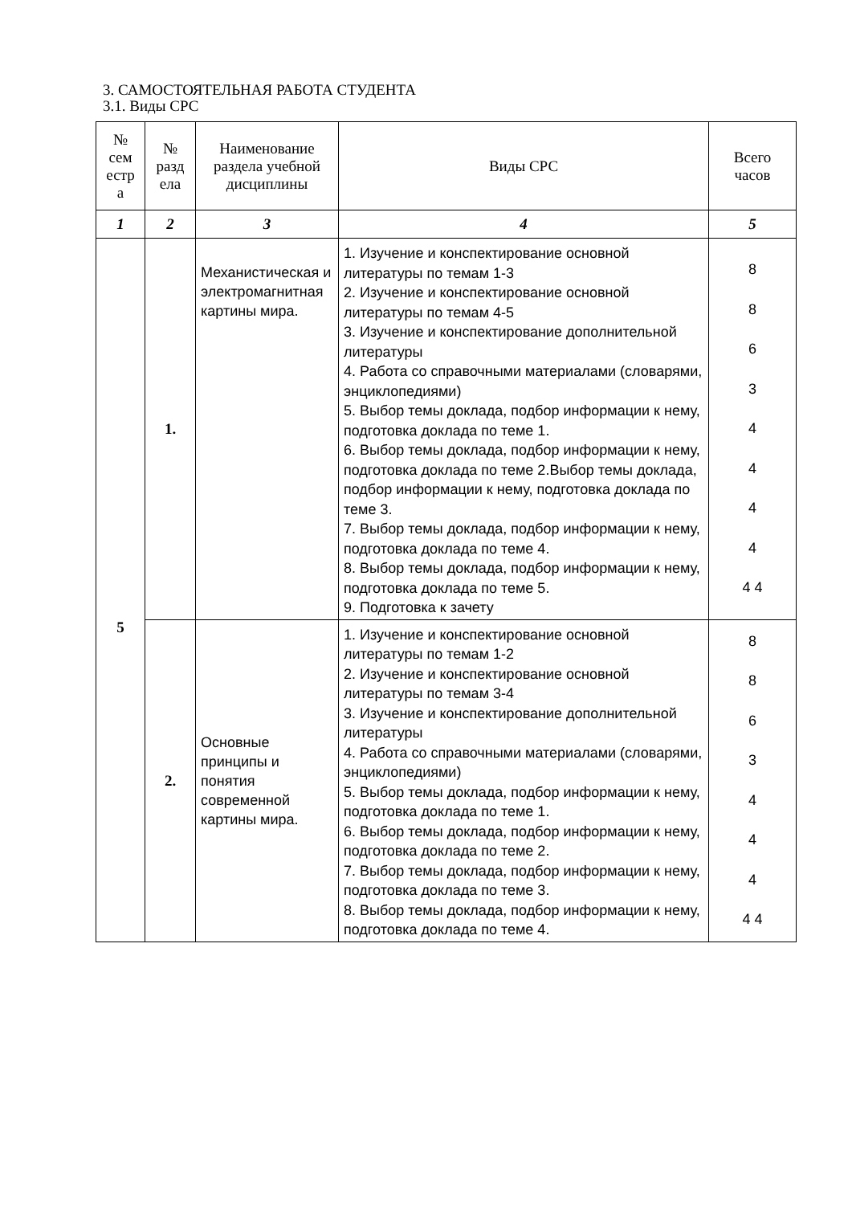3. САМОСТОЯТЕЛЬНАЯ РАБОТА СТУДЕНТА
3.1. Виды СРС
| № сем естр а | № разд ела | Наименование раздела учебной дисциплины | Виды СРС | Всего часов |
| --- | --- | --- | --- | --- |
| 1 | 2 | 3 | 4 | 5 |
| 5 | 1. | Механистическая и электромагнитная картины мира. | 1. Изучение и конспектирование основной литературы по темам 1-3 2. Изучение и конспектирование основной литературы по темам 4-5 3. Изучение и конспектирование дополнительной литературы 4. Работа со справочными материалами (словарями, энциклопедиями) 5. Выбор темы доклада, подбор информации к нему, подготовка доклада по теме 1. 6. Выбор темы доклада, подбор информации к нему, подготовка доклада по теме 2.Выбор темы доклада, подбор информации к нему, подготовка доклада по теме 3. 7. Выбор темы доклада, подбор информации к нему, подготовка доклада по теме 4. 8. Выбор темы доклада, подбор информации к нему, подготовка доклада по теме 5. 9. Подготовка к зачету | 8 8 6 3 4 4 4 4 4 4 |
| | 2. | Основные принципы и понятия современной картины мира. | 1. Изучение и конспектирование основной литературы по темам 1-2 2. Изучение и конспектирование основной литературы по темам 3-4 3. Изучение и конспектирование дополнительной литературы 4. Работа со справочными материалами (словарями, энциклопедиями) 5. Выбор темы доклада, подбор информации к нему, подготовка доклада по теме 1. 6. Выбор темы доклада, подбор информации к нему, подготовка доклада по теме 2. 7. Выбор темы доклада, подбор информации к нему, подготовка доклада по теме 3. 8. Выбор темы доклада, подбор информации к нему, подготовка доклада по теме 4. | 8 8 6 3 4 4 4 4 4 |